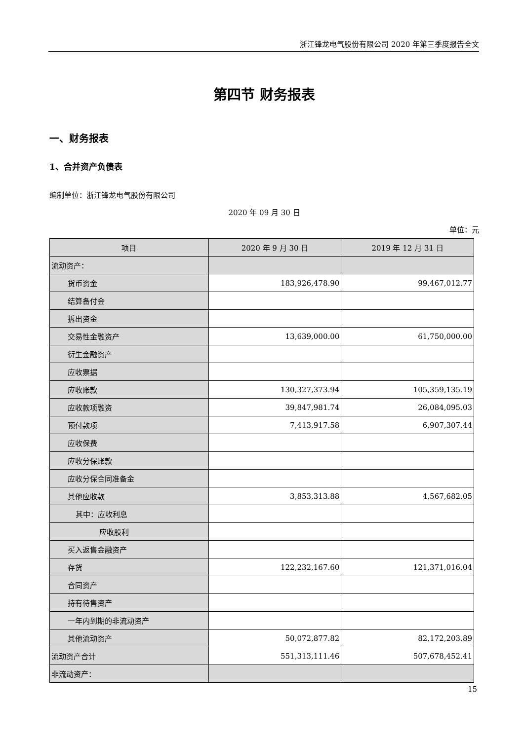浙江锋龙电气股份有限公司 2020 年第三季度报告全文
第四节 财务报表
一、财务报表
1、合并资产负债表
编制单位：浙江锋龙电气股份有限公司
2020 年 09 月 30 日
单位：元
| 项目 | 2020 年 9 月 30 日 | 2019 年 12 月 31 日 |
| --- | --- | --- |
| 流动资产： | | |
| 货币资金 | 183,926,478.90 | 99,467,012.77 |
| 结算备付金 | | |
| 拆出资金 | | |
| 交易性金融资产 | 13,639,000.00 | 61,750,000.00 |
| 衍生金融资产 | | |
| 应收票据 | | |
| 应收账款 | 130,327,373.94 | 105,359,135.19 |
| 应收款项融资 | 39,847,981.74 | 26,084,095.03 |
| 预付款项 | 7,413,917.58 | 6,907,307.44 |
| 应收保费 | | |
| 应收分保账款 | | |
| 应收分保合同准备金 | | |
| 其他应收款 | 3,853,313.88 | 4,567,682.05 |
| 其中：应收利息 | | |
| 应收股利 | | |
| 买入返售金融资产 | | |
| 存货 | 122,232,167.60 | 121,371,016.04 |
| 合同资产 | | |
| 持有待售资产 | | |
| 一年内到期的非流动资产 | | |
| 其他流动资产 | 50,072,877.82 | 82,172,203.89 |
| 流动资产合计 | 551,313,111.46 | 507,678,452.41 |
| 非流动资产： | | |
15